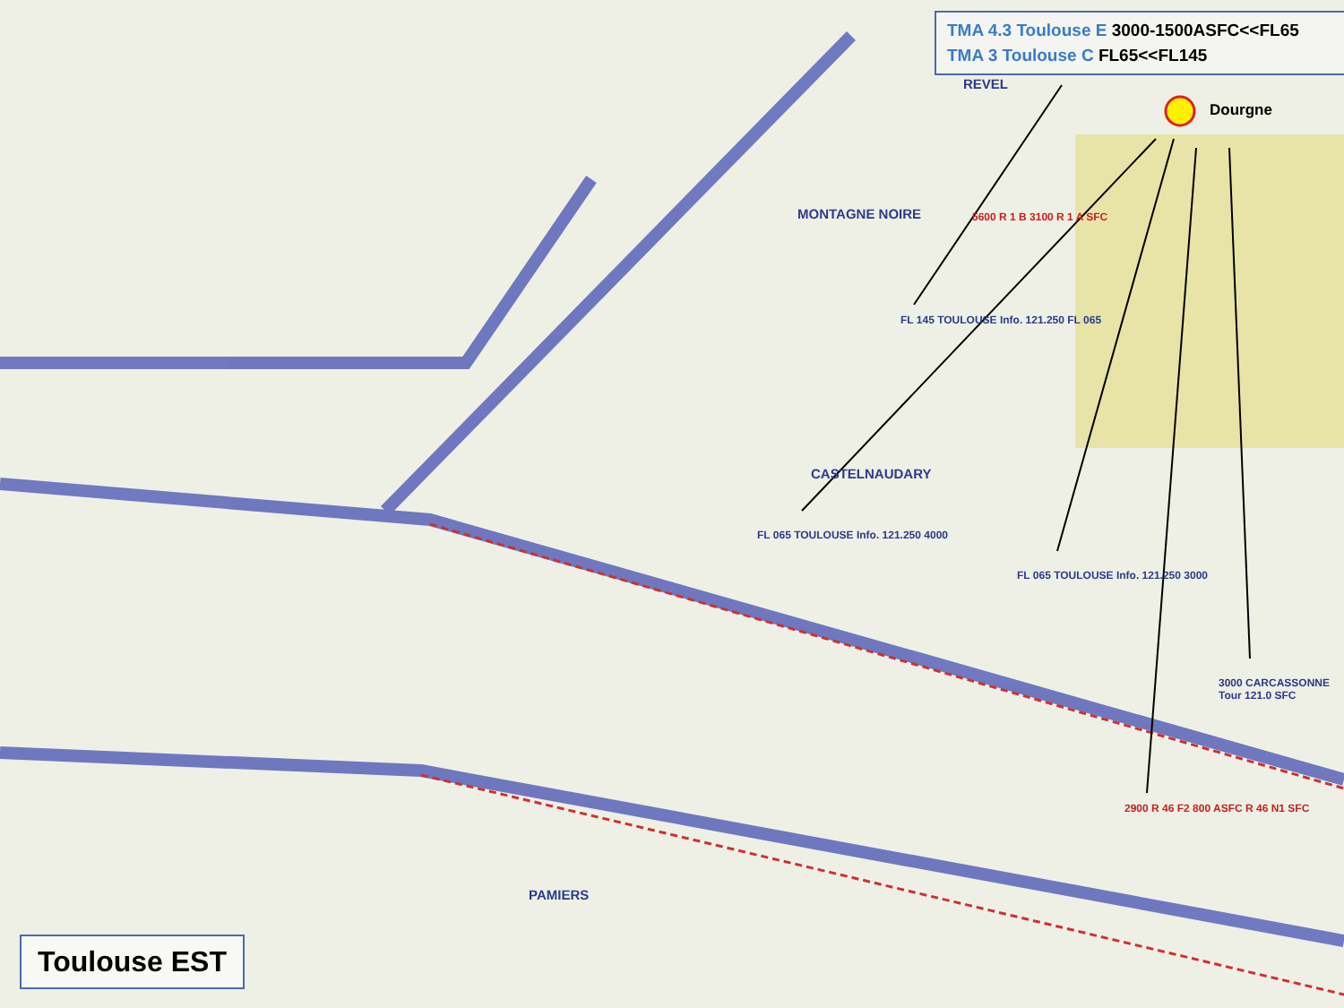TMA 4.3 Toulouse E 3000-1500ASFC<<FL65
TMA 3 Toulouse C FL65<<FL145
Dourgne
MONTAGNE NOIRE
CASTELNAUDARY
PAMIERS
REVEL
FL 145 TOULOUSE Info. 121.250 FL 065
FL 065 TOULOUSE Info. 121.250 4000
FL 065 TOULOUSE Info. 121.250 3000
5600 R 1 B 3100 R 1 A SFC
2900 R 46 F2 800 ASFC R 46 N1 SFC
3000 CARCASSONNE Tour 121.0 SFC
Toulouse EST